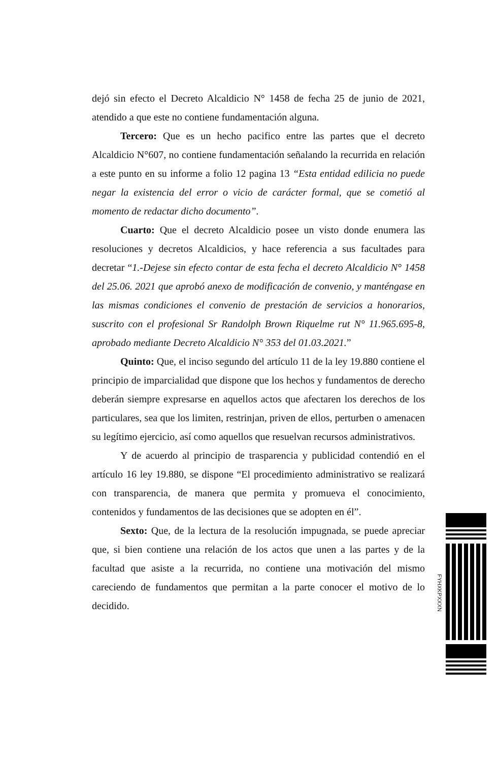dejó sin efecto el Decreto Alcaldicio N° 1458 de fecha 25 de junio de 2021, atendido a que este no contiene fundamentación alguna.
Tercero: Que es un hecho pacifico entre las partes que el decreto Alcaldicio N°607, no contiene fundamentación señalando la recurrida en relación a este punto en su informe a folio 12 pagina 13 “Esta entidad edilicia no puede negar la existencia del error o vicio de carácter formal, que se cometió al momento de redactar dicho documento”.
Cuarto: Que el decreto Alcaldicio posee un visto donde enumera las resoluciones y decretos Alcaldicios, y hace referencia a sus facultades para decretar “1.-Dejese sin efecto contar de esta fecha el decreto Alcaldicio N° 1458 del 25.06. 2021 que aprobó anexo de modificación de convenio, y manténgase en las mismas condiciones el convenio de prestación de servicios a honorarios, suscrito con el profesional Sr Randolph Brown Riquelme rut N° 11.965.695-8, aprobado mediante Decreto Alcaldicio N° 353 del 01.03.2021.”
Quinto: Que, el inciso segundo del artículo 11 de la ley 19.880 contiene el principio de imparcialidad que dispone que los hechos y fundamentos de derecho deberán siempre expresarse en aquellos actos que afectaren los derechos de los particulares, sea que los limiten, restrinjan, priven de ellos, perturben o amenacen su legítimo ejercicio, así como aquellos que resuelvan recursos administrativos.
Y de acuerdo al principio de trasparencia y publicidad contendió en el artículo 16 ley 19.880, se dispone “El procedimiento administrativo se realizará con transparencia, de manera que permita y promueva el conocimiento, contenidos y fundamentos de las decisiones que se adopten en él”.
Sexto: Que, de la lectura de la resolución impugnada, se puede apreciar que, si bien contiene una relación de los actos que unen a las partes y de la facultad que asiste a la recurrida, no contiene una motivación del mismo careciendo de fundamentos que permitan a la parte conocer el motivo de lo decidido.
FYHXKPXXXN